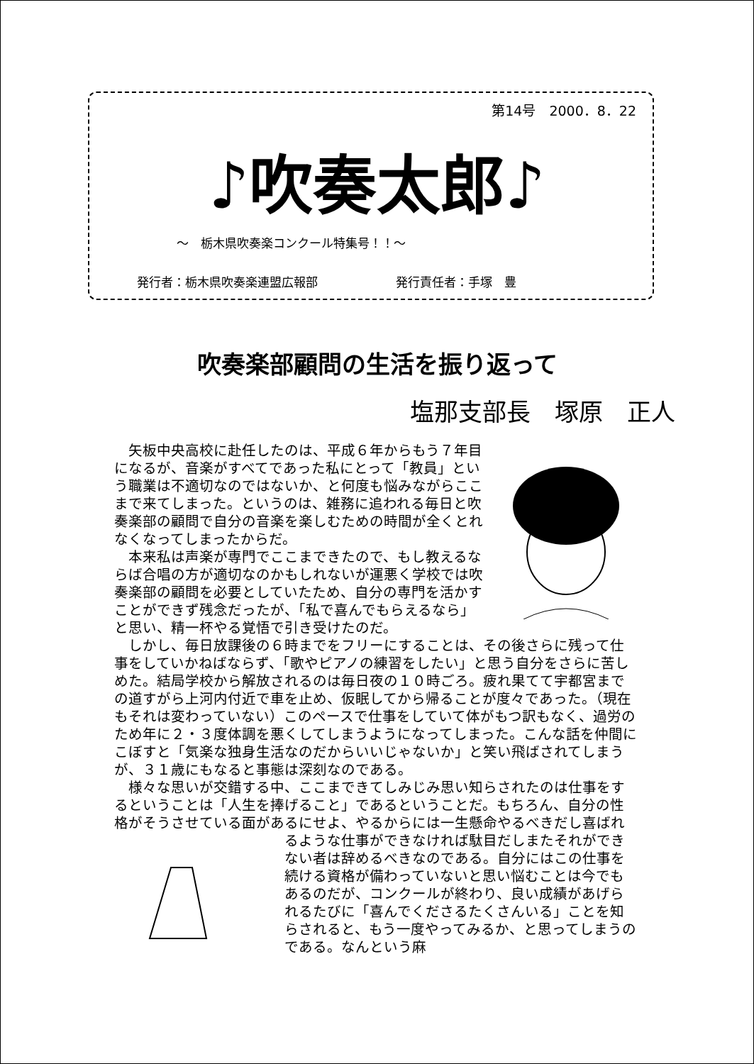第14号　2000．8．22
♪吹奏太郎♪
～　栃木県吹奏楽コンクール特集号！！～
発行者：栃木県吹奏楽連盟広報部 発行責任者：手塚　豊
吹奏楽部顧問の生活を振り返って
塩那支部長　塚原　正人
矢板中央高校に赴任したのは、平成６年からもう７年目になるが、音楽がすべてであった私にとって「教員」という職業は不適切なのではないか、と何度も悩みながらここまで来てしまった。というのは、雑務に追われる毎日と吹奏楽部の顧問で自分の音楽を楽しむための時間が全くとれなくなってしまったからだ。
本来私は声楽が専門でここまできたので、もし教えるならば合唱の方が適切なのかもしれないが運悪く学校では吹奏楽部の顧問を必要としていたため、自分の専門を活かすことができず残念だったが、「私で喜んでもらえるなら」と思い、精一杯やる覚悟で引き受けたのだ。
しかし、毎日放課後の６時までをフリーにすることは、その後さらに残って仕事をしていかねばならず、「歌やピアノの練習をしたい」と思う自分をさらに苦しめた。結局学校から解放されるのは毎日夜の１０時ごろ。疲れ果てて宇都宮までの道すがら上河内付近で車を止め、仮眠してから帰ることが度々であった。（現在もそれは変わっていない）このペースで仕事をしていて体がもつ訳もなく、過労のため年に２・３度体調を悪くしてしまうようになってしまった。こんな話を仲間にこぼすと「気楽な独身生活なのだからいいじゃないか」と笑い飛ばされてしまうが、３１歳にもなると事態は深刻なのである。
様々な思いが交錯する中、ここまできてしみじみ思い知らされたのは仕事をするということは「人生を捧げること」であるということだ。もちろん、自分の性格がそうさせている面があるにせよ、やるからには一生懸命やるべきだし喜ばれるような仕事ができなければ駄目だしまたそれができない者は辞めるべきなのである。自分にはこの仕事を続ける資格が備わっていないと思い悩むことは今でもあるのだが、コンクールが終わり、良い成績があげられるたびに「喜んでくださるたくさんいる」ことを知らされると、もう一度やってみるか、と思ってしまうのである。なんという麻